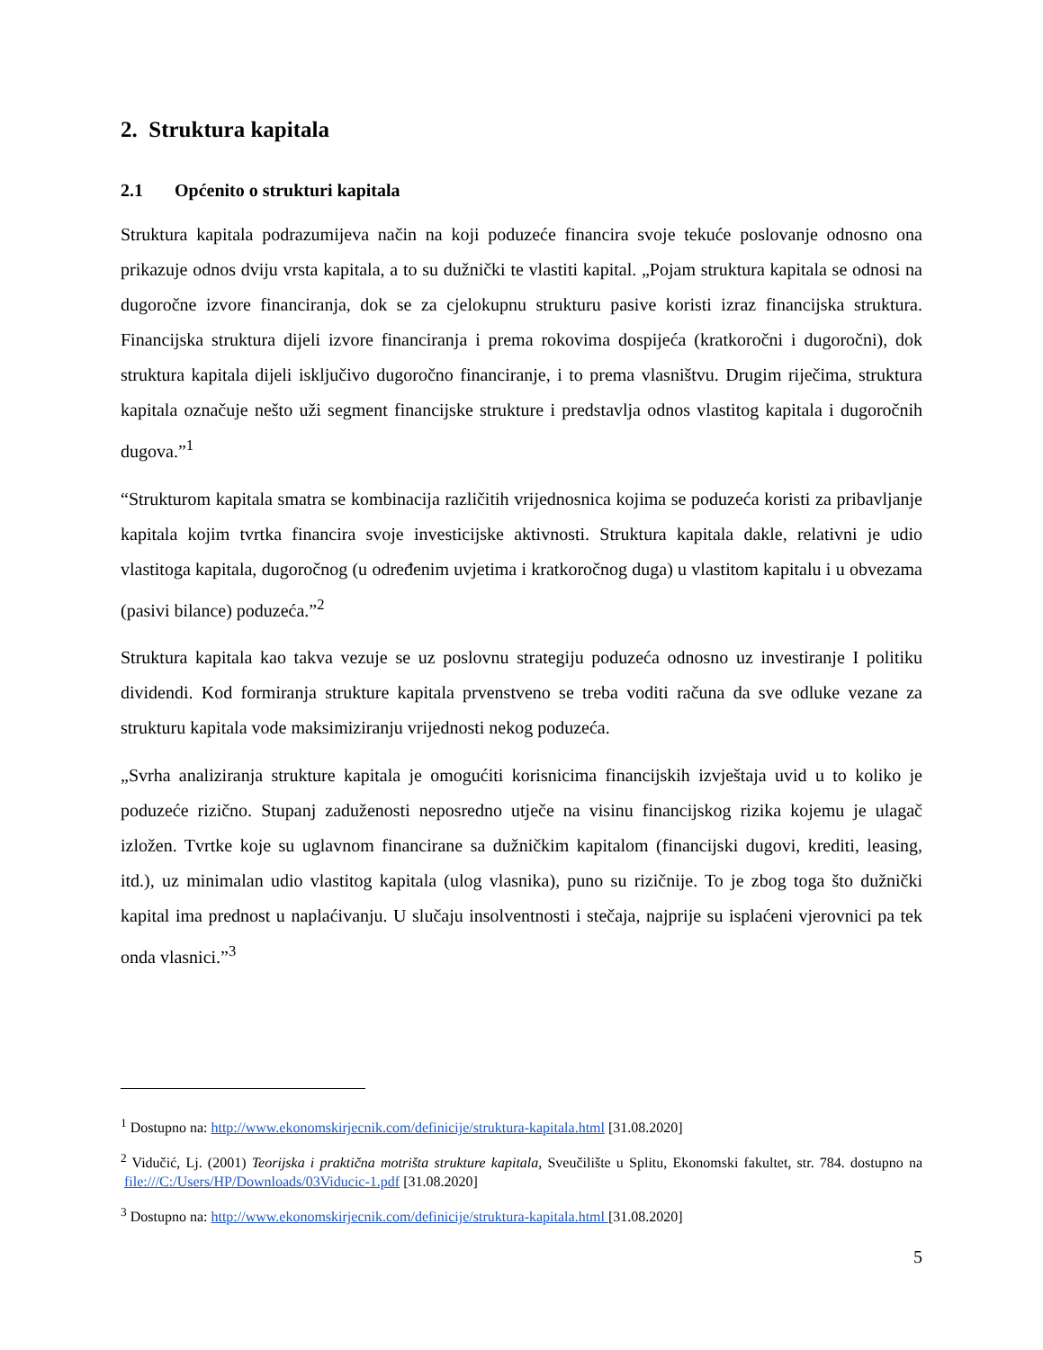2. Struktura kapitala
2.1 Općenito o strukturi kapitala
Struktura kapitala podrazumijeva način na koji poduzeće financira svoje tekuće poslovanje odnosno ona prikazuje odnos dviju vrsta kapitala, a to su dužnički te vlastiti kapital. „Pojam struktura kapitala se odnosi na dugoročne izvore financiranja, dok se za cjelokupnu strukturu pasive koristi izraz financijska struktura. Financijska struktura dijeli izvore financiranja i prema rokovima dospijeća (kratkoročni i dugoročni), dok struktura kapitala dijeli isključivo dugoročno financiranje, i to prema vlasništvu. Drugim riječima, struktura kapitala označuje nešto uži segment financijske strukture i predstavlja odnos vlastitog kapitala i dugoročnih dugova.”<sup>1</sup>
“Strukturom kapitala smatra se kombinacija različitih vrijednosnica kojima se poduzeća koristi za pribavljanje kapitala kojim tvrtka financira svoje investicijske aktivnosti. Struktura kapitala dakle, relativni je udio vlastitoga kapitala, dugoročnog (u određenim uvjetima i kratkoročnog duga) u vlastitom kapitalu i u obvezama (pasivi bilance) poduzeća.”<sup>2</sup>
Struktura kapitala kao takva vezuje se uz poslovnu strategiju poduzeća odnosno uz investiranje I politiku dividendi. Kod formiranja strukture kapitala prvenstveno se treba voditi računa da sve odluke vezane za strukturu kapitala vode maksimiziranju vrijednosti nekog poduzeća.
„Svrha analiziranja strukture kapitala je omogućiti korisnicima financijskih izvještaja uvid u to koliko je poduzeće rizično. Stupanj zaduženosti neposredno utječe na visinu financijskog rizika kojemu je ulagač izložen. Tvrtke koje su uglavnom financirane sa dužničkim kapitalom (financijski dugovi, krediti, leasing, itd.), uz minimalan udio vlastitog kapitala (ulog vlasnika), puno su rizičnije. To je zbog toga što dužnički kapital ima prednost u naplaćivanju. U slučaju insolventnosti i stečaja, najprije su isplaćeni vjerovnici pa tek onda vlasnici.”<sup>3</sup>
<sup>1</sup> Dostupno na: http://www.ekonomskirjecnik.com/definicije/struktura-kapitala.html [31.08.2020]
<sup>2</sup> Vidučić, Lj. (2001) Teorijska i praktična motrišta strukture kapitala, Sveučilište u Splitu, Ekonomski fakultet, str. 784. dostupno na file:///C:/Users/HP/Downloads/03Viducic-1.pdf [31.08.2020]
<sup>3</sup> Dostupno na: http://www.ekonomskirjecnik.com/definicije/struktura-kapitala.html [31.08.2020]
5